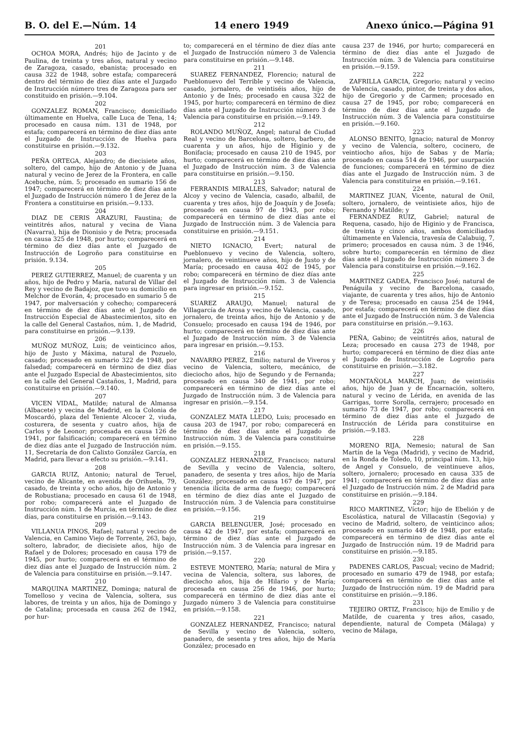B. O. del E.—Núm. 14 14 enero 1949 Anexo único.—Página 91
201
OCHOA MORA, Andrés; hijo de Jacinto y de Paulina, de treinta y tres años, natural y vecino de Zaragoza, casado, ebanista; procesado en causa 322 de 1948, sobre estafa; comparecerá dentro del término de diez días ante el Juzgado de Instrucción número tres de Zaragoza para ser constituido en prisión.—9.104.
202
GONZALEZ ROMAN, Francisco; domiciliado últimamente en Huelva, calle Luca de Tena, 14; procesado en causa núm. 131 de 1948, por estafa; comparecerá en término de diez días ante el Juzgado de Instrucción de Huelva para constituirse en prisión.—9.132.
203
PEÑA ORTEGA, Alejandro; de diecisiete años, soltero, del campo, hijo de Antonio y de Juana natural y vecino de Jerez de la Frontera, en calle Acebuche, núm. 5; procesado en sumario 156 de 1947; comparecerá en término de diez días ante el Juzgado de Instrucción número 1 de Jerez de la Frontera a constituirse en prisión.—9.133.
204
DIAZ DE CERIS ARAZURI, Faustina; de veintitrés años, natural y vecina de Viana (Navarra), hija de Dionisio y de Petra; procesada en causa 325 de 1948, por hurto; comparecerá en término de diez días ante el Juzgado de Instrucción de Logroño para constituirse en prisión. 9.134.
205
PEREZ GUTIERREZ, Manuel; de cuarenta y un años, hijo de Pedro y María, natural de Villar del Rey y vecino de Badajoz, que tuvo su domicilio en Melchor de Evorán, 4; procesado en sumario 5 de 1947, por malversación y cohecho; comparecerá en término de diez días ante el Juzgado de Instrucción Especial de Abastecimientos, sito en la calle del General Castaños, núm. 1, de Madrid, para constituirse en prisión.—9.139.
206
MUÑOZ MUÑOZ, Luis; de veinticinco años, hijo de Justo y Máxima, natural de Pozuelo, casado; procesado en sumario 322 de 1948, por falsedad; comparecerá en término de diez días ante el Juzgado Especial de Abastecimientos, sito en la calle del General Castaños, 1, Madrid, para constituirse en prisión.—9.140.
207
VICEN VIDAL, Matilde; natural de Almansa (Albacete) y vecina de Madrid, en la Colonia de Moscardó, plaza del Teniente Alcocer 2, viuda, costurera, de sesenta y cuatro años, hija de Carlos y de Leonor; procesada en causa 126 de 1941, por falsificación; comparecerá en término de diez días ante el Juzgado de Instrucción núm. 11, Secretaría de don Calixto González García, en Madrid, para llevar a efecto su prisión.—9.141.
208
GARCIA RUIZ, Antonio; natural de Teruel, vecino de Alicante, en avenida de Orihuela, 79, casado, de treinta y ocho años, hijo de Antonio y de Robustiana; procesado en causa 61 de 1948, por robo; comparecerá ante el Juzgado de Instrucción núm. 1 de Murcia, en término de diez días, para constituirse en prisión.—9.143.
209
VILLANUA PINOS, Rafael; natural y vecino de Valencia, en Camino Viejo de Torrente, 263, bajo, soltero, labrador, de diecisiete años, hijo de Rafael y de Dolores; procesado en causa 179 de 1945, por hurto; comparecerá en el término de diez días ante el Juzgado de Instrucción núm. 2 de Valencia para constituirse en prisión.—9.147.
210
MARQUINA MARTINEZ, Dominga; natural de Tomelloso y vecina de Valencia, soltera, sus labores, de treinta y un años, hija de Domingo y de Catalina; procesada en causa 262 de 1942, por hur-
to; comparecerá en el término de diez días ante el Juzgado de Instrucción número 3 de Valencia para constituirse en prisión.—9.148.
211
SUAREZ FERNANDEZ, Florencio; natural de Pueblonuevo del Terrible y vecino de Valencia, casado, jornalero, de veintiséis años, hijo de Antonio y de Inés; procesado en causa 322 de 1945, por hurto; comparecerá en término de diez días ante el Juzgado de Instrucción número 3 de Valencia para constituirse en prisión.—9.149.
212
ROLANDO MUÑOZ, Angel; natural de Ciudad Real y vecino de Barcelona, soltero, barbero, de cuarenta y un años, hijo de Higinio y de Bonifacia; procesado en causa 210 de 1945, por hurto; comparecerá en término de diez días ante el Juzgado de Instrucción núm. 3 de Valencia para constituirse en prisión.—9.150.
213
FERRANDIS MIRALLES, Salvador; natural de Alcoy y vecino de Valencia, casado, albañil, de cuarenta y tres años, hijo de Joaquín y de Josefa; procesado en causa 97 de 1943, por robo; comparecerá en término de diez días ante el Juzgado de Instrucción núm. 3 de Valencia para constituirse en prisión.—9.151.
214
NIETO IGNACIO, Evert; natural de Pueblonuevo y vecino de Valencia, soltero, jornalero, de veintinueve años, hijo de Justo y de María; procesado en causa 402 de 1945, por robo; comparecerá en término de diez días ante el Juzgado de Instrucción núm. 3 de Valencia para ingresar en prisión.—9.152.
215
SUAREZ ARAUJO, Manuel; natural de Villagarcía de Arosa y vecino de Valencia, casado, jornalero, de treinta años, hijo de Antonio y de Consuelo; procesado en causa 194 de 1946, por hurto; comparecerá en término de diez días ante el Juzgado de Instrucción núm. 3 de Valencia para ingresar en prisión.—9.153.
216
NAVARRO PEREZ, Emilio; natural de Viveros y vecino de Valencia, soltero, mecánico, de dieciocho años, hijo de Segundo y de Fernanda; procesado en causa 340 de 1941, por robo; comparecerá en término de diez días ante el Juzgado de Instrucción núm. 3 de Valencia para ingresar en prisión.—9.154.
217
GONZALEZ MATA LLEDO, Luis; procesado en causa 203 de 1947, por robo; comparecerá en término de diez días ante el Juzgado de Instrucción núm. 3 de Valencia para constituirse en prisión.—9.155.
218
GONZALEZ HERNANDEZ, Francisco; natural de Sevilla y vecino de Valencia, soltero, panadero, de sesenta y tres años, hijo de María González; procesado en causa 167 de 1947, por tenencia ilícita de arma de fuego; comparecerá en término de diez días ante el Juzgado de Instrucción núm. 3 de Valencia para constituirse en prisión.—9.156.
219
GARCIA BELENGUER, José; procesado en causa 42 de 1947, por estafa; comparecerá en término de diez días ante el Juzgado de Instrucción núm. 3 de Valencia para ingresar en prisión.—9.157.
220
ESTEVE MONTERO, María; natural de Mira y vecina de Valencia, soltera, sus labores, de dieciocho años, hija de Hilario y de María; procesada en causa 256 de 1946, por hurto; comparecerá en término de diez días ante el Juzgado número 3 de Valencia para constituirse en prisión.—9.158.
221
GONZALEZ HERNANDEZ, Francisco; natural de Sevilla y vecino de Valencia, soltero, panadero, de sesenta y tres años, hijo de María González; procesado en
causa 237 de 1946, por hurto; comparecerá en término de diez días ante el Juzgado de Instrucción núm. 3 de Valencia para constituirse en prisión.—9.159.
222
ZAFRILLA GARCIA, Gregorio; natural y vecino de Valencia, casado, pintor, de treinta y dos años, hijo de Gregorio y de Carmen; procesado en causa 27 de 1945, por robo; comparecerá en término de diez días ante el Juzgado de Instrucción núm. 3 de Valencia para constituirse en prisión.—9.160.
223
ALONSO BENITO, Ignacio; natural de Monroy y vecino de Valencia, soltero, cocinero, de veintiocho años, hijo de Sabas y de María; procesado en causa 514 de 1946, por usurpación de funciones; comparecerá en término de diez días ante el Juzgado de Instrucción núm. 3 de Valencia para constituirse en prisión.—9.161.
224
MARTINEZ JUAN, Vicente, natural de Onil, soltero, jornalero, de veintisiete años, hijo de Fernando y Matilde; y
FERNANDEZ RUIZ, Gabriel; natural de Requena, casado, hijo de Higinio y de Francisca, de treinta y cinco años, ambos domiciliados últimamente en Valencia, travesía de Calabuig, 7, primero; procesados en causa núm. 3 de 1946, sobre hurto; comparecerán en término de diez días ante el Juzgado de Instrucción número 3 de Valencia para constituirse en prisión.—9.162.
225
MARTINEZ GADEA, Francisco José; natural de Penáguila y vecino de Barcelona, casado, viajante, de cuarenta y tres años, hijo de Antonio y de Teresa; procesado en causa 254 de 1944, por estafa; comparecerá en término de diez días ante el Juzgado de Instrucción núm. 3 de Valencia para constituirse en prisión.—9.163.
226
PEÑA, Gabino; de veintitrés años, natural de Leza; procesado en causa 273 de 1948, por hurto; comparecerá en término de diez días ante el Juzgado de Instrucción de Logroño para constituirse en prisión.—3.182.
227
MONTAÑOLA MARCH, Juan; de veintiséis años, hijo de Juan y de Encarnación, soltero, natural y vecino de Lérida, en avenida de las Garrigas, torre Sorolla, cerrajero; procesado en sumario 73 de 1947, por robo; comparecerá en término de diez días ante el Juzgado de Instrucción de Lérida para constituirse en prisión.—9.183.
228
MORENO RIJA, Nemesio; natural de San Martín de la Vega (Madrid), y vecino de Madrid, en la Ronda de Toledo, 10, principal núm. 13, hijo de Angel y Consuelo, de veintinueve años, soltero, jornalero; procesado en causa 335 de 1941; comparecerá en término de diez días ante el Juzgado de Instrucción núm. 2 de Madrid para constituirse en prisión.—9.184.
229
RICO MARTINEZ, Víctor; hijo de Ebelión y de Escolástica, natural de Villacastín (Segovia) y vecino de Madrid, soltero, de veinticinco años; procesado en sumario 449 de 1948, por estafa; comparecerá en término de diez días ante el Juzgado de Instrucción núm. 19 de Madrid para constituirse en prisión.—9.185.
230
PADENES CARLOS, Pascual; vecino de Madrid; procesado en sumario 479 de 1948, por estafa; comparecerá en término de diez días ante el Juzgado de Instrucción núm. 19 de Madrid para constituirse en prisión.—9.186.
231
TEJEIRO ORTIZ, Francisco; hijo de Emilio y de Matilde, de cuarenta y tres años, casado, dependiente, natural de Competa (Málaga) y vecino de Málaga,